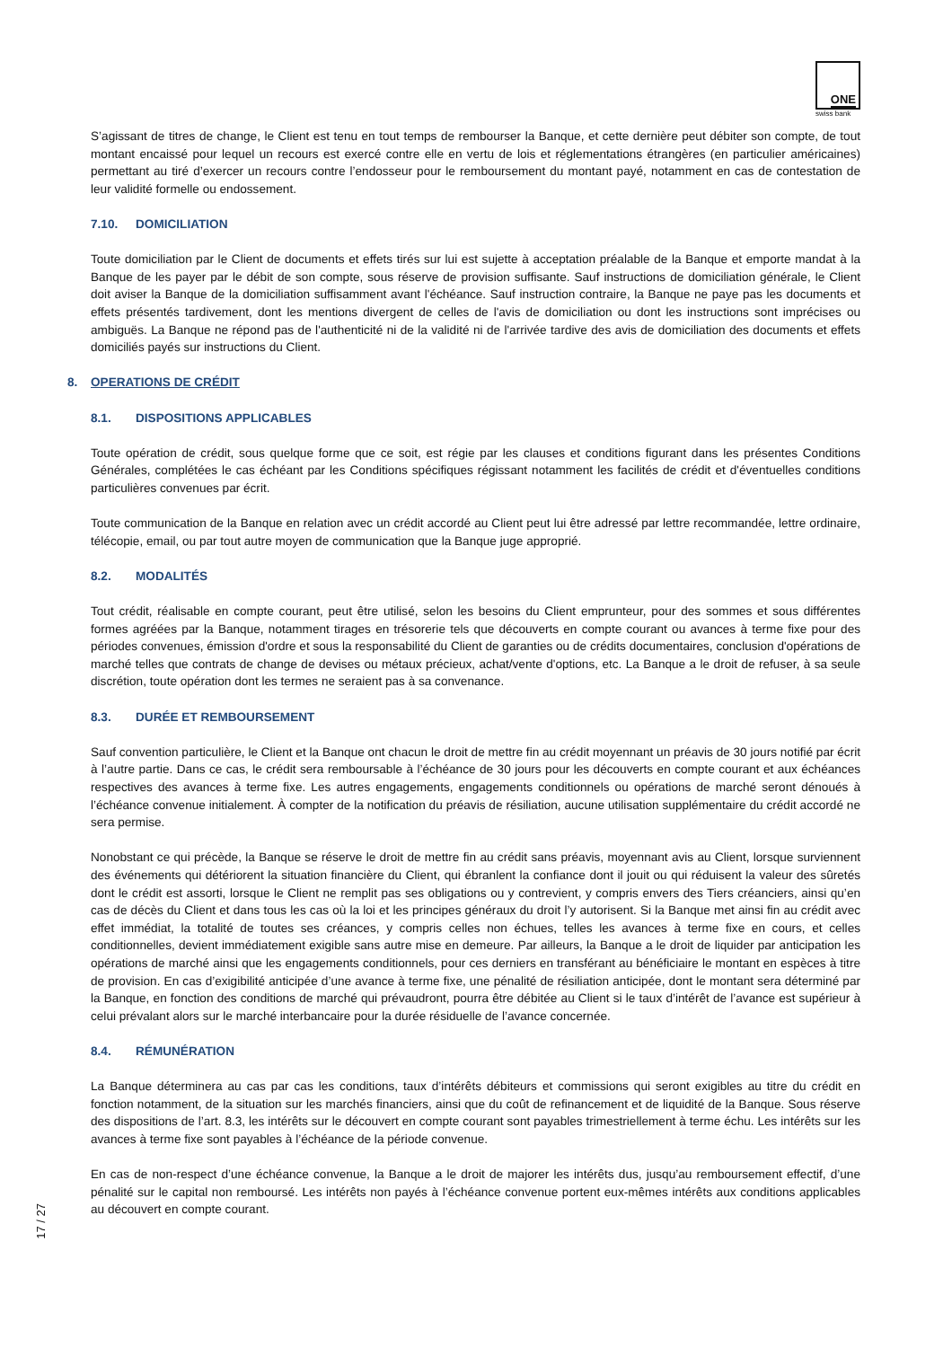ONE
swiss bank
S’agissant de titres de change, le Client est tenu en tout temps de rembourser la Banque, et cette dernière peut débiter son compte, de tout montant encaissé pour lequel un recours est exercé contre elle en vertu de lois et réglementations étrangères (en particulier américaines) permettant au tiré d’exercer un recours contre l’endosseur pour le remboursement du montant payé, notamment en cas de contestation de leur validité formelle ou endossement.
7.10. DOMICILIATION
Toute domiciliation par le Client de documents et effets tirés sur lui est sujette à acceptation préalable de la Banque et emporte mandat à la Banque de les payer par le débit de son compte, sous réserve de provision suffisante. Sauf instructions de domiciliation générale, le Client doit aviser la Banque de la domiciliation suffisamment avant l'échéance. Sauf instruction contraire, la Banque ne paye pas les documents et effets présentés tardivement, dont les mentions divergent de celles de l'avis de domiciliation ou dont les instructions sont imprécises ou ambiguës. La Banque ne répond pas de l'authenticité ni de la validité ni de l'arrivée tardive des avis de domiciliation des documents et effets domiciliés payés sur instructions du Client.
8. OPERATIONS DE CRÉDIT
8.1. DISPOSITIONS APPLICABLES
Toute opération de crédit, sous quelque forme que ce soit, est régie par les clauses et conditions figurant dans les présentes Conditions Générales, complétées le cas échéant par les Conditions spécifiques régissant notamment les facilités de crédit et d'éventuelles conditions particulières convenues par écrit.
Toute communication de la Banque en relation avec un crédit accordé au Client peut lui être adressé par lettre recommandée, lettre ordinaire, télécopie, email, ou par tout autre moyen de communication que la Banque juge approprié.
8.2. MODALITÉS
Tout crédit, réalisable en compte courant, peut être utilisé, selon les besoins du Client emprunteur, pour des sommes et sous différentes formes agréées par la Banque, notamment tirages en trésorerie tels que découverts en compte courant ou avances à terme fixe pour des périodes convenues, émission d'ordre et sous la responsabilité du Client de garanties ou de crédits documentaires, conclusion d'opérations de marché telles que contrats de change de devises ou métaux précieux, achat/vente d'options, etc. La Banque a le droit de refuser, à sa seule discrétion, toute opération dont les termes ne seraient pas à sa convenance.
8.3. DURÉE ET REMBOURSEMENT
Sauf convention particulière, le Client et la Banque ont chacun le droit de mettre fin au crédit moyennant un préavis de 30 jours notifié par écrit à l’autre partie. Dans ce cas, le crédit sera remboursable à l’échéance de 30 jours pour les découverts en compte courant et aux échéances respectives des avances à terme fixe. Les autres engagements, engagements conditionnels ou opérations de marché seront dénoués à l’échéance convenue initialement. À compter de la notification du préavis de résiliation, aucune utilisation supplémentaire du crédit accordé ne sera permise.
Nonobstant ce qui précède, la Banque se réserve le droit de mettre fin au crédit sans préavis, moyennant avis au Client, lorsque surviennent des événements qui détériorent la situation financière du Client, qui ébranlent la confiance dont il jouit ou qui réduisent la valeur des sûretés dont le crédit est assorti, lorsque le Client ne remplit pas ses obligations ou y contrevient, y compris envers des Tiers créanciers, ainsi qu’en cas de décès du Client et dans tous les cas où la loi et les principes généraux du droit l’y autorisent. Si la Banque met ainsi fin au crédit avec effet immédiat, la totalité de toutes ses créances, y compris celles non échues, telles les avances à terme fixe en cours, et celles conditionnelles, devient immédiatement exigible sans autre mise en demeure. Par ailleurs, la Banque a le droit de liquider par anticipation les opérations de marché ainsi que les engagements conditionnels, pour ces derniers en transférant au bénéficiaire le montant en espèces à titre de provision. En cas d’exigibilité anticipée d’une avance à terme fixe, une pénalité de résiliation anticipée, dont le montant sera déterminé par la Banque, en fonction des conditions de marché qui prévaudront, pourra être débitée au Client si le taux d’intérêt de l’avance est supérieur à celui prévalant alors sur le marché interbancaire pour la durée résiduelle de l’avance concernée.
8.4. RÉMUNÉRATION
La Banque déterminera au cas par cas les conditions, taux d’intérêts débiteurs et commissions qui seront exigibles au titre du crédit en fonction notamment, de la situation sur les marchés financiers, ainsi que du coût de refinancement et de liquidité de la Banque. Sous réserve des dispositions de l’art. 8.3, les intérêts sur le découvert en compte courant sont payables trimestriellement à terme échu. Les intérêts sur les avances à terme fixe sont payables à l’échéance de la période convenue.
En cas de non-respect d’une échéance convenue, la Banque a le droit de majorer les intérêts dus, jusqu’au remboursement effectif, d’une pénalité sur le capital non remboursé. Les intérêts non payés à l’échéance convenue portent eux-mêmes intérêts aux conditions applicables au découvert en compte courant.
17 / 27